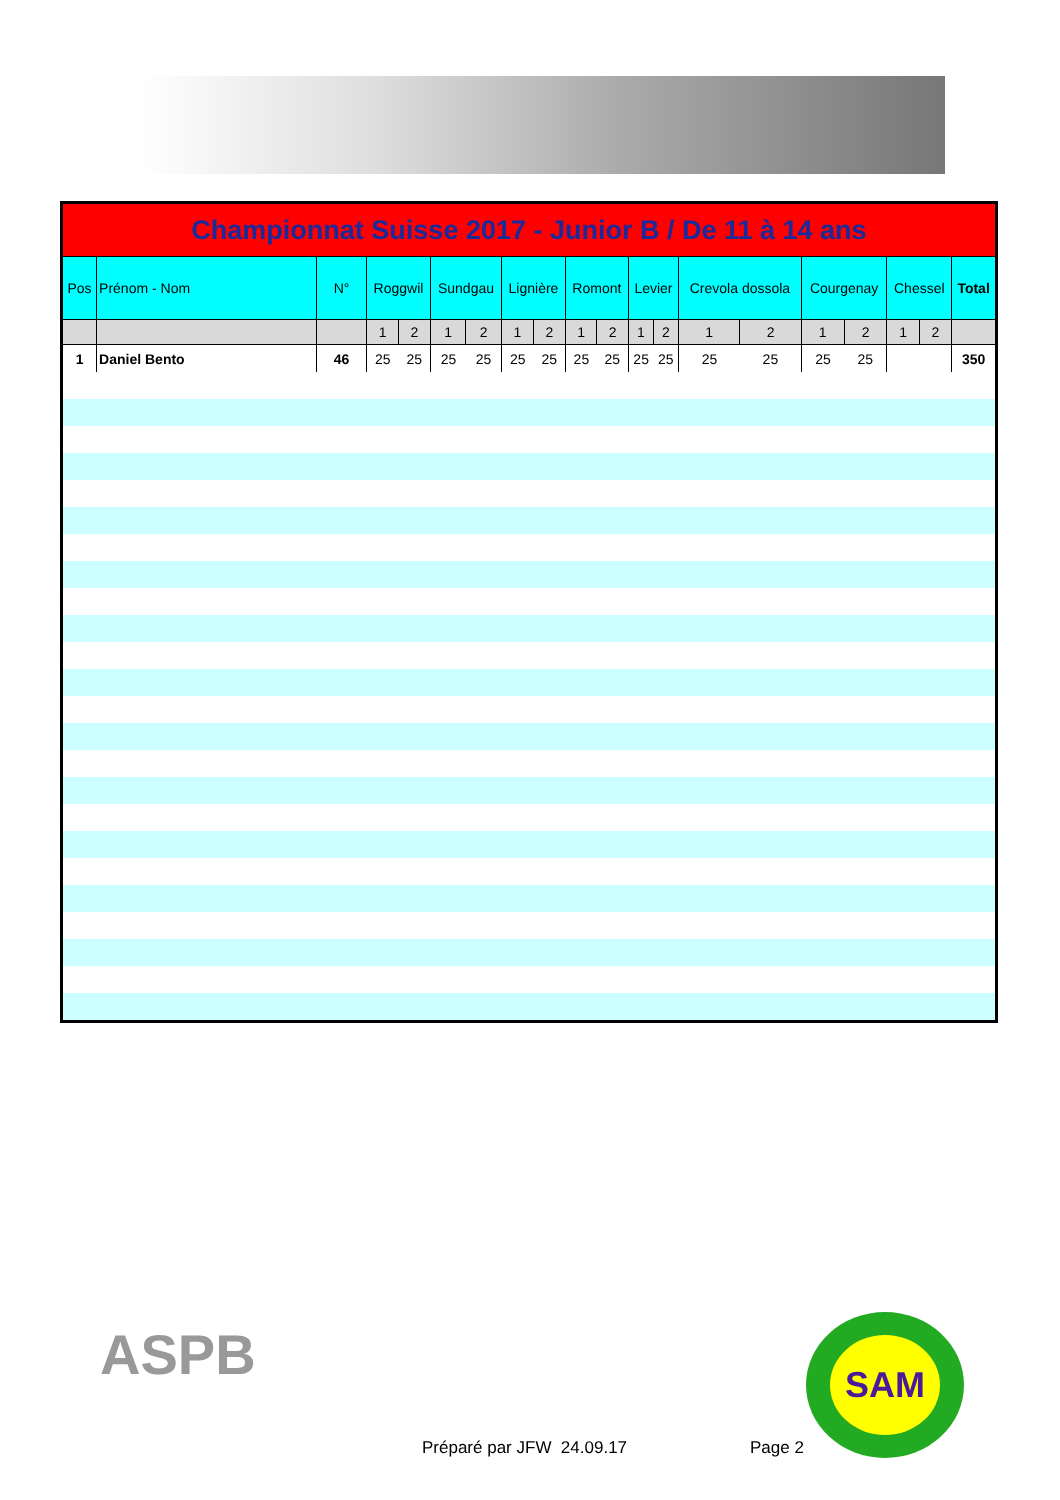| Championnat Suisse 2017 - Junior B / De 11 à 14 ans | | | | | | | | | | | | | | | | | | | |
| Pos | Prénom - Nom | N° | Roggwil | | Sundgau | | Lignière | | Romont | | Levier | | Crevola dossola | | Courgenay | | Chessel | | Total |
| | | | 1 | 2 | 1 | 2 | 1 | 2 | 1 | 2 | 1 | 2 | 1 | 2 | 1 | 2 | 1 | 2 | |
| 1 | Daniel Bento | 46 | 25 | 25 | 25 | 25 | 25 | 25 | 25 | 25 | 25 | 25 | 25 | 25 | 25 | 25 | | | 350 |
ASPB
Préparé par JFW 24.09.17 Page 2
SAM